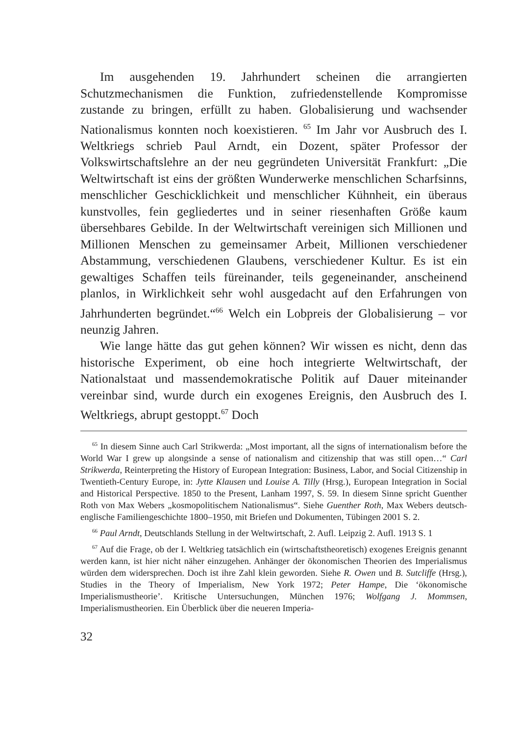Im ausgehenden 19. Jahrhundert scheinen die arrangierten Schutzmechanismen die Funktion, zufriedenstellende Kompromisse zustande zu bringen, erfüllt zu haben. Globalisierung und wachsender Nationalismus konnten noch koexistieren. <sup>65</sup> Im Jahr vor Ausbruch des I. Weltkriegs schrieb Paul Arndt, ein Dozent, später Professor der Volkswirtschaftslehre an der neu gegründeten Universität Frankfurt: „Die Weltwirtschaft ist eins der größten Wunderwerke menschlichen Scharfsinns, menschlicher Geschicklichkeit und menschlicher Kühnheit, ein überaus kunstvolles, fein gegliedertes und in seiner riesenhaften Größe kaum übersehbares Gebilde. In der Weltwirtschaft vereinigen sich Millionen und Millionen Menschen zu gemeinsamer Arbeit, Millionen verschiedener Abstammung, verschiedenen Glaubens, verschiedener Kultur. Es ist ein gewaltiges Schaffen teils füreinander, teils gegeneinander, anscheinend planlos, in Wirklichkeit sehr wohl ausgedacht auf den Erfahrungen von Jahrhunderten begründet.“<sup>66</sup> Welch ein Lobpreis der Globalisierung – vor neunzig Jahren.
Wie lange hätte das gut gehen können? Wir wissen es nicht, denn das historische Experiment, ob eine hoch integrierte Weltwirtschaft, der Nationalstaat und massendemokratische Politik auf Dauer miteinander vereinbar sind, wurde durch ein exogenes Ereignis, den Ausbruch des I. Weltkriegs, abrupt gestoppt.<sup>67</sup> Doch
<sup>65</sup> In diesem Sinne auch Carl Strikwerda: „Most important, all the signs of internationalism before the World War I grew up alongsinde a sense of nationalism and citizenship that was still open…“ Carl Strikwerda, Reinterpreting the History of European Integration: Business, Labor, and Social Citizenship in Twentieth-Century Europe, in: Jytte Klausen und Louise A. Tilly (Hrsg.), European Integration in Social and Historical Perspective. 1850 to the Present, Lanham 1997, S. 59. In diesem Sinne spricht Guenther Roth von Max Webers „kosmopolitischem Nationalismus“. Siehe Guenther Roth, Max Webers deutsch-englische Familiengeschichte 1800–1950, mit Briefen und Dokumenten, Tübingen 2001 S. 2.
<sup>66</sup> Paul Arndt, Deutschlands Stellung in der Weltwirtschaft, 2. Aufl. Leipzig 2. Aufl. 1913 S. 1
<sup>67</sup> Auf die Frage, ob der I. Weltkrieg tatsächlich ein (wirtschaftstheoretisch) exogenes Ereignis genannt werden kann, ist hier nicht näher einzugehen. Anhänger der ökonomischen Theorien des Imperialismus würden dem widersprechen. Doch ist ihre Zahl klein geworden. Siehe R. Owen und B. Sutcliffe (Hrsg.), Studies in the Theory of Imperialism, New York 1972; Peter Hampe, Die ‘ökonomische Imperialismustheorie’. Kritische Untersuchungen, München 1976; Wolfgang J. Mommsen, Imperialismustheorien. Ein Überblick über die neueren Imperia-
32